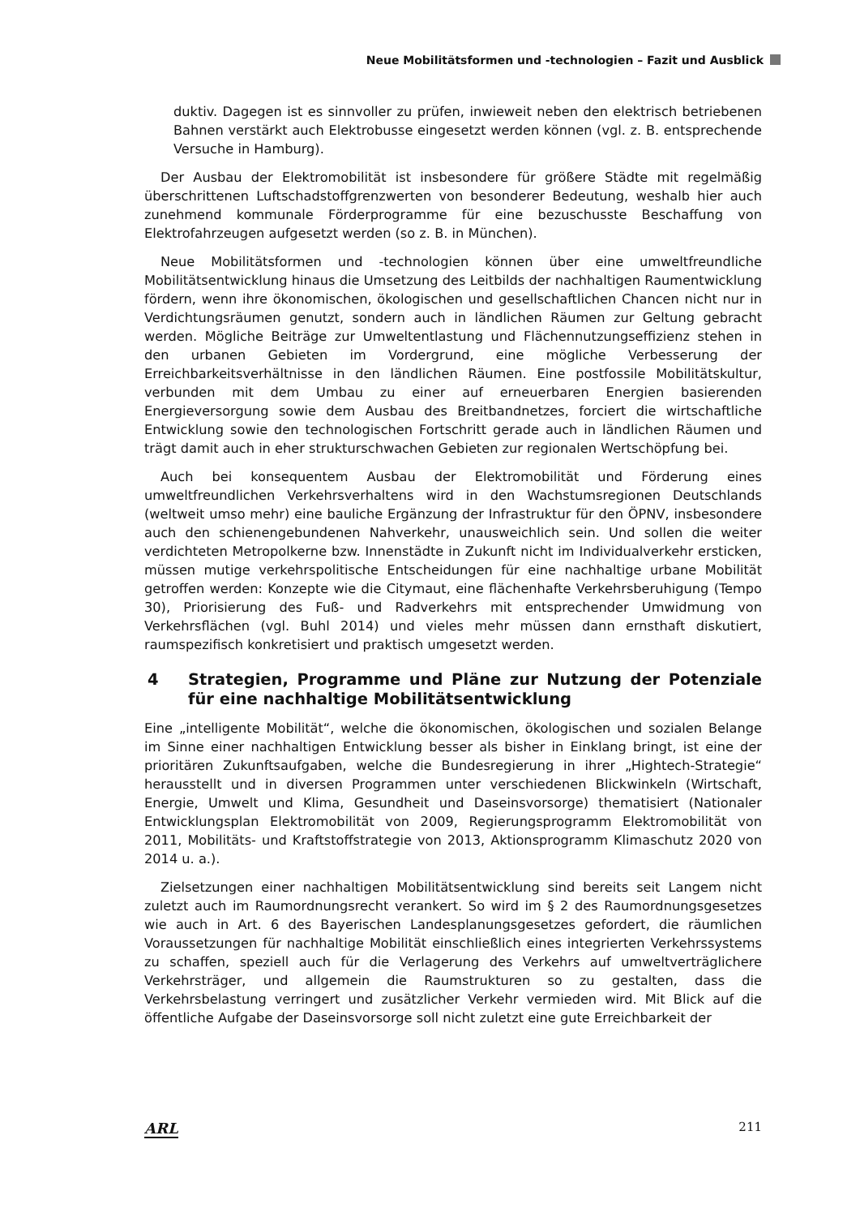Neue Mobilitätsformen und -technologien – Fazit und Ausblick
duktiv. Dagegen ist es sinnvoller zu prüfen, inwieweit neben den elektrisch betriebenen Bahnen verstärkt auch Elektrobusse eingesetzt werden können (vgl. z. B. entsprechende Versuche in Hamburg).
Der Ausbau der Elektromobilität ist insbesondere für größere Städte mit regelmäßig überschrittenen Luftschadstoffgrenzwerten von besonderer Bedeutung, weshalb hier auch zunehmend kommunale Förderprogramme für eine bezuschusste Beschaffung von Elektrofahrzeugen aufgesetzt werden (so z. B. in München).
Neue Mobilitätsformen und -technologien können über eine umweltfreundliche Mobilitätsentwicklung hinaus die Umsetzung des Leitbilds der nachhaltigen Raumentwicklung fördern, wenn ihre ökonomischen, ökologischen und gesellschaftlichen Chancen nicht nur in Verdichtungsräumen genutzt, sondern auch in ländlichen Räumen zur Geltung gebracht werden. Mögliche Beiträge zur Umweltentlastung und Flächennutzungseffizienz stehen in den urbanen Gebieten im Vordergrund, eine mögliche Verbesserung der Erreichbarkeitsverhältnisse in den ländlichen Räumen. Eine postfossile Mobilitätskultur, verbunden mit dem Umbau zu einer auf erneuerbaren Energien basierenden Energieversorgung sowie dem Ausbau des Breitbandnetzes, forciert die wirtschaftliche Entwicklung sowie den technologischen Fortschritt gerade auch in ländlichen Räumen und trägt damit auch in eher strukturschwachen Gebieten zur regionalen Wertschöpfung bei.
Auch bei konsequentem Ausbau der Elektromobilität und Förderung eines umweltfreundlichen Verkehrsverhaltens wird in den Wachstumsregionen Deutschlands (weltweit umso mehr) eine bauliche Ergänzung der Infrastruktur für den ÖPNV, insbesondere auch den schienengebundenen Nahverkehr, unausweichlich sein. Und sollen die weiter verdichteten Metropolkerne bzw. Innenstädte in Zukunft nicht im Individualverkehr ersticken, müssen mutige verkehrspolitische Entscheidungen für eine nachhaltige urbane Mobilität getroffen werden: Konzepte wie die Citymaut, eine flächenhafte Verkehrsberuhigung (Tempo 30), Priorisierung des Fuß- und Radverkehrs mit entsprechender Umwidmung von Verkehrsflächen (vgl. Buhl 2014) und vieles mehr müssen dann ernsthaft diskutiert, raumspezifisch konkretisiert und praktisch umgesetzt werden.
4 Strategien, Programme und Pläne zur Nutzung der Potenziale für eine nachhaltige Mobilitätsentwicklung
Eine „intelligente Mobilität“, welche die ökonomischen, ökologischen und sozialen Belange im Sinne einer nachhaltigen Entwicklung besser als bisher in Einklang bringt, ist eine der prioritären Zukunftsaufgaben, welche die Bundesregierung in ihrer „Hightech-Strategie“ herausstellt und in diversen Programmen unter verschiedenen Blickwinkeln (Wirtschaft, Energie, Umwelt und Klima, Gesundheit und Daseinsvorsorge) thematisiert (Nationaler Entwicklungsplan Elektromobilität von 2009, Regierungsprogramm Elektromobilität von 2011, Mobilitäts- und Kraftstoffstrategie von 2013, Aktionsprogramm Klimaschutz 2020 von 2014 u. a.).
Zielsetzungen einer nachhaltigen Mobilitätsentwicklung sind bereits seit Langem nicht zuletzt auch im Raumordnungsrecht verankert. So wird im § 2 des Raumordnungsgesetzes wie auch in Art. 6 des Bayerischen Landesplanungsgesetzes gefordert, die räumlichen Voraussetzungen für nachhaltige Mobilität einschließlich eines integrierten Verkehrssystems zu schaffen, speziell auch für die Verlagerung des Verkehrs auf umweltverträglichere Verkehrsträger, und allgemein die Raumstrukturen so zu gestalten, dass die Verkehrsbelastung verringert und zusätzlicher Verkehr vermieden wird. Mit Blick auf die öffentliche Aufgabe der Daseinsvorsorge soll nicht zuletzt eine gute Erreichbarkeit der
ARL 211